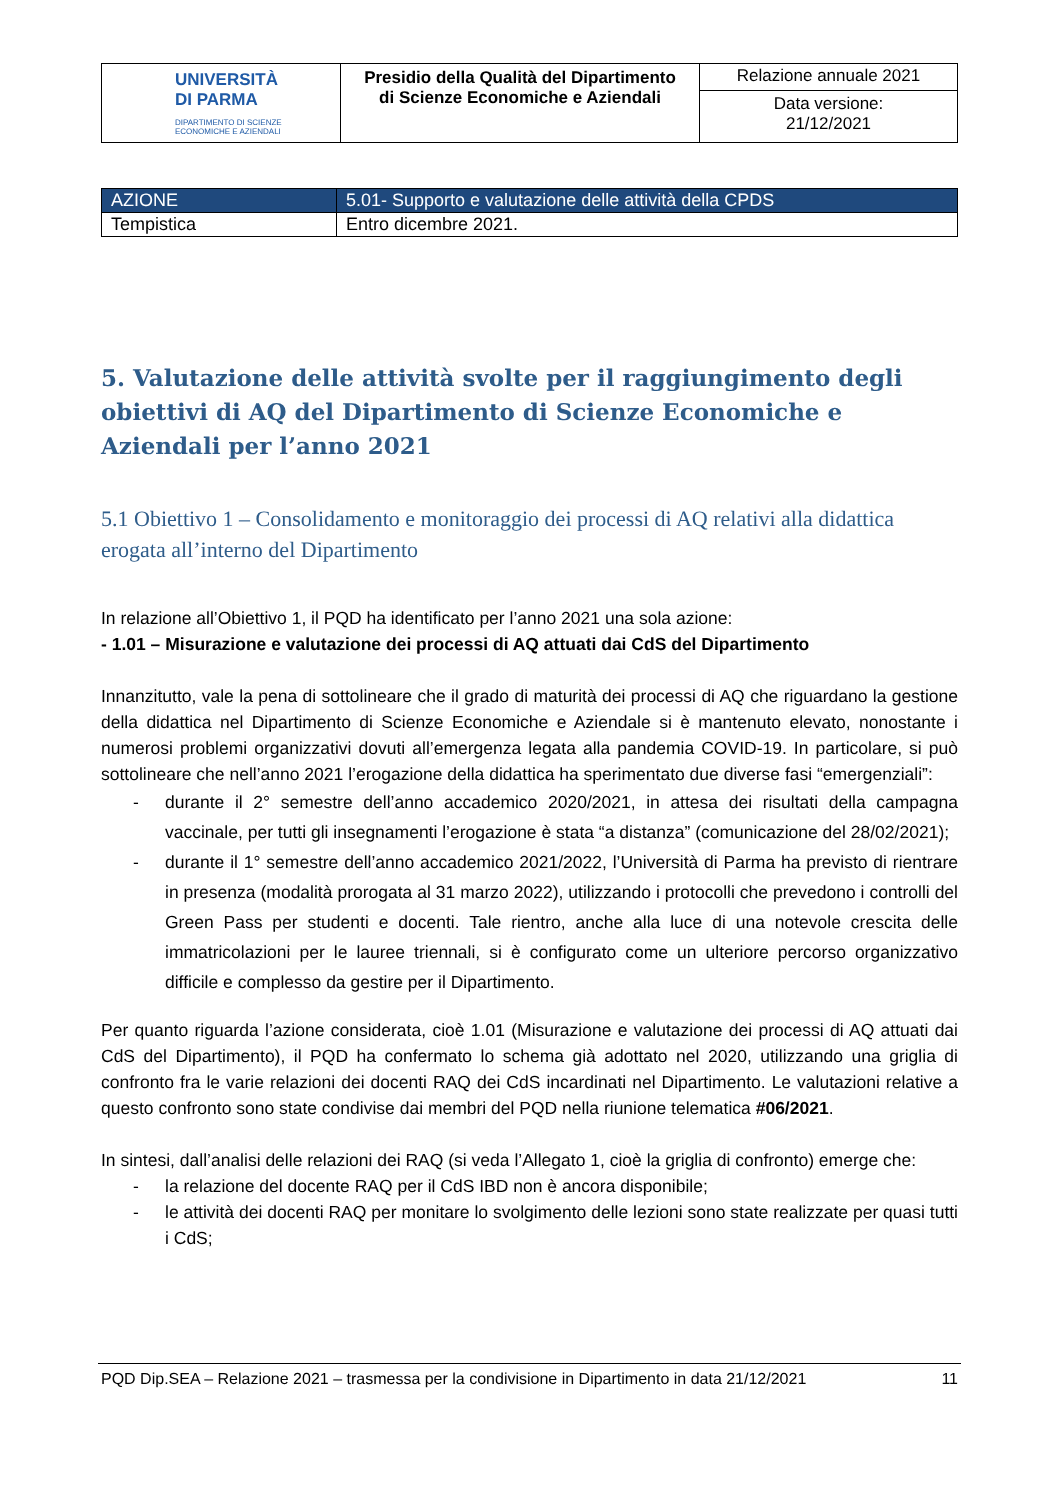| UNIVERSITÀ DI PARMA DIPARTIMENTO DI SCIENZE ECONOMICHE E AZIENDALI | Presidio della Qualità del Dipartimento di Scienze Economiche e Aziendali | Relazione annuale 2021 |
| | | Data versione: 21/12/2021 |
| AZIONE | 5.01- Supporto e valutazione delle attività della CPDS |
| Tempistica | Entro dicembre 2021. |
5. Valutazione delle attività svolte per il raggiungimento degli obiettivi di AQ del Dipartimento di Scienze Economiche e Aziendali per l’anno 2021
5.1 Obiettivo 1 – Consolidamento e monitoraggio dei processi di AQ relativi alla didattica erogata all’interno del Dipartimento
In relazione all’Obiettivo 1, il PQD ha identificato per l’anno 2021 una sola azione:
- 1.01 – Misurazione e valutazione dei processi di AQ attuati dai CdS del Dipartimento
Innanzitutto, vale la pena di sottolineare che il grado di maturità dei processi di AQ che riguardano la gestione della didattica nel Dipartimento di Scienze Economiche e Aziendale si è mantenuto elevato, nonostante i numerosi problemi organizzativi dovuti all’emergenza legata alla pandemia COVID-19. In particolare, si può sottolineare che nell’anno 2021 l’erogazione della didattica ha sperimentato due diverse fasi “emergenziali”:
- durante il 2° semestre dell’anno accademico 2020/2021, in attesa dei risultati della campagna vaccinale, per tutti gli insegnamenti l’erogazione è stata “a distanza” (comunicazione del 28/02/2021);
- durante il 1° semestre dell’anno accademico 2021/2022, l’Università di Parma ha previsto di rientrare in presenza (modalità prorogata al 31 marzo 2022), utilizzando i protocolli che prevedono i controlli del Green Pass per studenti e docenti. Tale rientro, anche alla luce di una notevole crescita delle immatricolazioni per le lauree triennali, si è configurato come un ulteriore percorso organizzativo difficile e complesso da gestire per il Dipartimento.
Per quanto riguarda l’azione considerata, cioè 1.01 (Misurazione e valutazione dei processi di AQ attuati dai CdS del Dipartimento), il PQD ha confermato lo schema già adottato nel 2020, utilizzando una griglia di confronto fra le varie relazioni dei docenti RAQ dei CdS incardinati nel Dipartimento. Le valutazioni relative a questo confronto sono state condivise dai membri del PQD nella riunione telematica #06/2021.
In sintesi, dall’analisi delle relazioni dei RAQ (si veda l’Allegato 1, cioè la griglia di confronto) emerge che:
- la relazione del docente RAQ per il CdS IBD non è ancora disponibile;
- le attività dei docenti RAQ per monitare lo svolgimento delle lezioni sono state realizzate per quasi tutti i CdS;
PQD Dip.SEA – Relazione 2021 – trasmessa per la condivisione in Dipartimento in data 21/12/2021 11